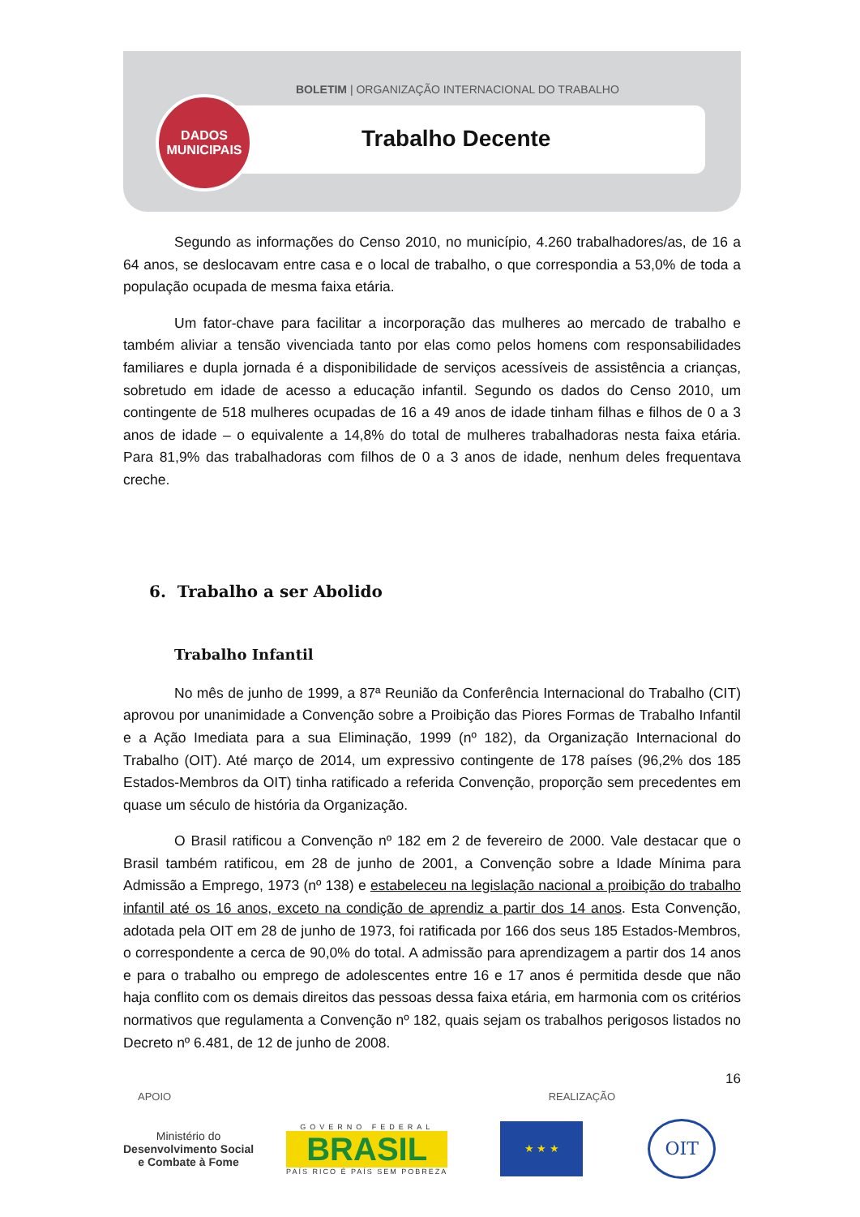BOLETIM | ORGANIZAÇÃO INTERNACIONAL DO TRABALHO
DADOS
MUNICIPAIS
Trabalho Decente
Segundo as informações do Censo 2010, no município, 4.260 trabalhadores/as, de 16 a 64 anos, se deslocavam entre casa e o local de trabalho, o que correspondia a 53,0% de toda a população ocupada de mesma faixa etária.
Um fator-chave para facilitar a incorporação das mulheres ao mercado de trabalho e também aliviar a tensão vivenciada tanto por elas como pelos homens com responsabilidades familiares e dupla jornada é a disponibilidade de serviços acessíveis de assistência a crianças, sobretudo em idade de acesso a educação infantil. Segundo os dados do Censo 2010, um contingente de 518 mulheres ocupadas de 16 a 49 anos de idade tinham filhas e filhos de 0 a 3 anos de idade – o equivalente a 14,8% do total de mulheres trabalhadoras nesta faixa etária. Para 81,9% das trabalhadoras com filhos de 0 a 3 anos de idade, nenhum deles frequentava creche.
6. Trabalho a ser Abolido
Trabalho Infantil
No mês de junho de 1999, a 87ª Reunião da Conferência Internacional do Trabalho (CIT) aprovou por unanimidade a Convenção sobre a Proibição das Piores Formas de Trabalho Infantil e a Ação Imediata para a sua Eliminação, 1999 (nº 182), da Organização Internacional do Trabalho (OIT). Até março de 2014, um expressivo contingente de 178 países (96,2% dos 185 Estados-Membros da OIT) tinha ratificado a referida Convenção, proporção sem precedentes em quase um século de história da Organização.
O Brasil ratificou a Convenção nº 182 em 2 de fevereiro de 2000. Vale destacar que o Brasil também ratificou, em 28 de junho de 2001, a Convenção sobre a Idade Mínima para Admissão a Emprego, 1973 (nº 138) e estabeleceu na legislação nacional a proibição do trabalho infantil até os 16 anos, exceto na condição de aprendiz a partir dos 14 anos. Esta Convenção, adotada pela OIT em 28 de junho de 1973, foi ratificada por 166 dos seus 185 Estados-Membros, o correspondente a cerca de 90,0% do total. A admissão para aprendizagem a partir dos 14 anos e para o trabalho ou emprego de adolescentes entre 16 e 17 anos é permitida desde que não haja conflito com os demais direitos das pessoas dessa faixa etária, em harmonia com os critérios normativos que regulamenta a Convenção nº 182, quais sejam os trabalhos perigosos listados no Decreto nº 6.481, de 12 de junho de 2008.
16
APOIO REALIZAÇÃO
Ministério do
Desenvolvimento Social
e Combate à Fome
GOVERNO FEDERAL
BRASIL
PAÍS RICO É PAÍS SEM POBREZA
★ ★ ★
OIT